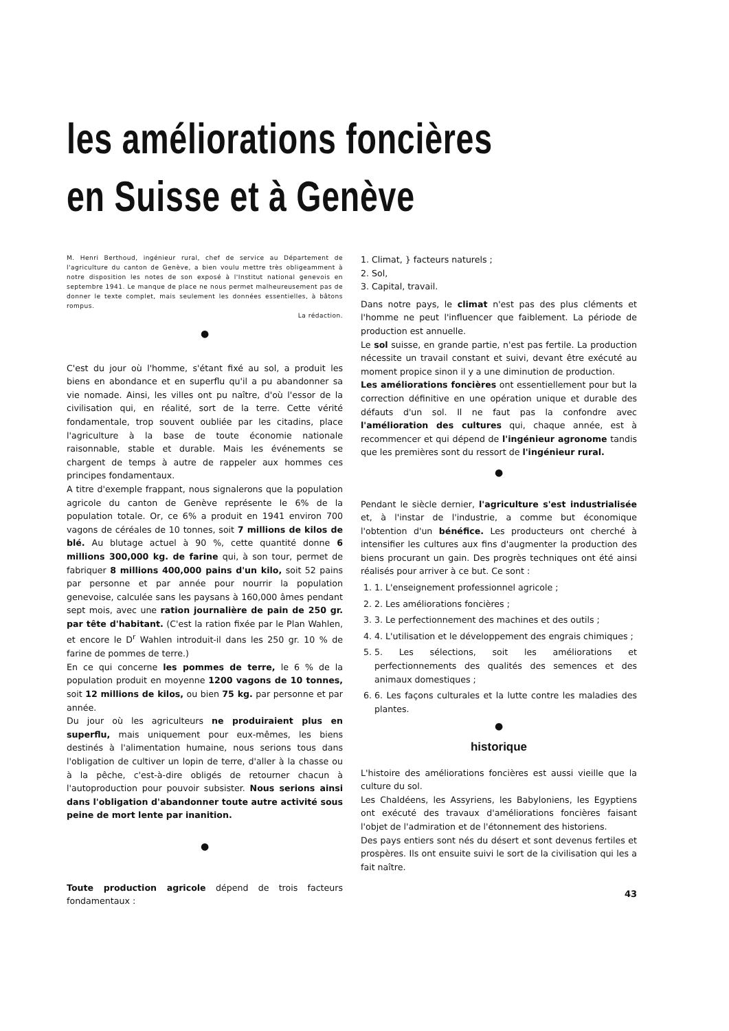les améliorations foncières
en Suisse et à Genève
M. Henri Berthoud, ingénieur rural, chef de service au Département de l'agriculture du canton de Genève, a bien voulu mettre très obligeamment à notre disposition les notes de son exposé à l'Institut national genevois en septembre 1941. Le manque de place ne nous permet malheureusement pas de donner le texte complet, mais seulement les données essentielles, à bâtons rompus.
La rédaction.
●
C'est du jour où l'homme, s'étant fixé au sol, a produit les biens en abondance et en superflu qu'il a pu abandonner sa vie nomade. Ainsi, les villes ont pu naître, d'où l'essor de la civilisation qui, en réalité, sort de la terre. Cette vérité fondamentale, trop souvent oubliée par les citadins, place l'agriculture à la base de toute économie nationale raisonnable, stable et durable. Mais les événements se chargent de temps à autre de rappeler aux hommes ces principes fondamentaux.
A titre d'exemple frappant, nous signalerons que la population agricole du canton de Genève représente le 6% de la population totale. Or, ce 6% a produit en 1941 environ 700 vagons de céréales de 10 tonnes, soit 7 millions de kilos de blé. Au blutage actuel à 90 %, cette quantité donne 6 millions 300,000 kg. de farine qui, à son tour, permet de fabriquer 8 millions 400,000 pains d'un kilo, soit 52 pains par personne et par année pour nourrir la population genevoise, calculée sans les paysans à 160,000 âmes pendant sept mois, avec une ration journalière de pain de 250 gr. par tête d'habitant. (C'est la ration fixée par le Plan Wahlen, et encore le D<sup>r</sup> Wahlen introduit-il dans les 250 gr. 10 % de farine de pommes de terre.)
En ce qui concerne les pommes de terre, le 6 % de la population produit en moyenne 1200 vagons de 10 tonnes, soit 12 millions de kilos, ou bien 75 kg. par personne et par année.
Du jour où les agriculteurs ne produiraient plus en superflu, mais uniquement pour eux-mêmes, les biens destinés à l'alimentation humaine, nous serions tous dans l'obligation de cultiver un lopin de terre, d'aller à la chasse ou à la pêche, c'est-à-dire obligés de retourner chacun à l'autoproduction pour pouvoir subsister. Nous serions ainsi dans l'obligation d'abandonner toute autre activité sous peine de mort lente par inanition.
●
Toute production agricole dépend de trois facteurs fondamentaux :
1. Climat, } facteurs naturels ;
2. Sol,
3. Capital, travail.
Dans notre pays, le climat n'est pas des plus cléments et l'homme ne peut l'influencer que faiblement. La période de production est annuelle.
Le sol suisse, en grande partie, n'est pas fertile. La production nécessite un travail constant et suivi, devant être exécuté au moment propice sinon il y a une diminution de production.
Les améliorations foncières ont essentiellement pour but la correction définitive en une opération unique et durable des défauts d'un sol. Il ne faut pas la confondre avec l'amélioration des cultures qui, chaque année, est à recommencer et qui dépend de l'ingénieur agronome tandis que les premières sont du ressort de l'ingénieur rural.
●
Pendant le siècle dernier, l'agriculture s'est industrialisée et, à l'instar de l'industrie, a comme but économique l'obtention d'un bénéfice. Les producteurs ont cherché à intensifier les cultures aux fins d'augmenter la production des biens procurant un gain. Des progrès techniques ont été ainsi réalisés pour arriver à ce but. Ce sont :
1. 1. L'enseignement professionnel agricole ;
2. 2. Les améliorations foncières ;
3. 3. Le perfectionnement des machines et des outils ;
4. 4. L'utilisation et le développement des engrais chimiques ;
5. 5. Les sélections, soit les améliorations et perfectionnements des qualités des semences et des animaux domestiques ;
6. 6. Les façons culturales et la lutte contre les maladies des plantes.
●
historique
L'histoire des améliorations foncières est aussi vieille que la culture du sol.
Les Chaldéens, les Assyriens, les Babyloniens, les Egyptiens ont exécuté des travaux d'améliorations foncières faisant l'objet de l'admiration et de l'étonnement des historiens.
Des pays entiers sont nés du désert et sont devenus fertiles et prospères. Ils ont ensuite suivi le sort de la civilisation qui les a fait naître.
43